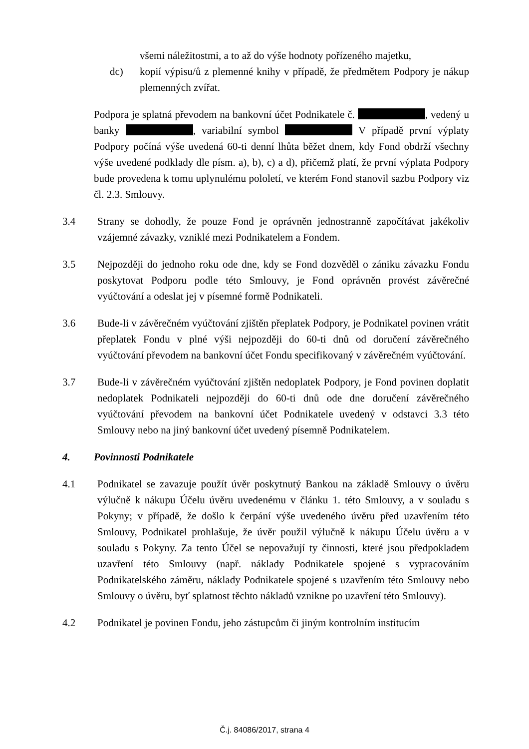všemi náležitostmi, a to až do výše hodnoty pořízeného majetku,
dc) kopií výpisu/ů z plemenné knihy v případě, že předmětem Podpory je nákup plemenných zvířat.
Podpora je splatná převodem na bankovní účet Podnikatele č. , vedený u banky , variabilní symbol V případě první výplaty Podpory počíná výše uvedená 60-ti denní lhůta běžet dnem, kdy Fond obdrží všechny výše uvedené podklady dle písm. a), b), c) a d), přičemž platí, že první výplata Podpory bude provedena k tomu uplynulému pololetí, ve kterém Fond stanovil sazbu Podpory viz čl. 2.3. Smlouvy.
3.4 Strany se dohodly, že pouze Fond je oprávněn jednostranně započítávat jakékoliv vzájemné závazky, vzniklé mezi Podnikatelem a Fondem.
3.5 Nejpozději do jednoho roku ode dne, kdy se Fond dozvěděl o zániku závazku Fondu poskytovat Podporu podle této Smlouvy, je Fond oprávněn provést závěrečné vyúčtování a odeslat jej v písemné formě Podnikateli.
3.6 Bude-li v závěrečném vyúčtování zjištěn přeplatek Podpory, je Podnikatel povinen vrátit přeplatek Fondu v plné výši nejpozději do 60-ti dnů od doručení závěrečného vyúčtování převodem na bankovní účet Fondu specifikovaný v závěrečném vyúčtování.
3.7 Bude-li v závěrečném vyúčtování zjištěn nedoplatek Podpory, je Fond povinen doplatit nedoplatek Podnikateli nejpozději do 60-ti dnů ode dne doručení závěrečného vyúčtování převodem na bankovní účet Podnikatele uvedený v odstavci 3.3 této Smlouvy nebo na jiný bankovní účet uvedený písemně Podnikatelem.
4. Povinnosti Podnikatele
4.1 Podnikatel se zavazuje použít úvěr poskytnutý Bankou na základě Smlouvy o úvěru výlučně k nákupu Účelu úvěru uvedenému v článku 1. této Smlouvy, a v souladu s Pokyny; v případě, že došlo k čerpání výše uvedeného úvěru před uzavřením této Smlouvy, Podnikatel prohlašuje, že úvěr použil výlučně k nákupu Účelu úvěru a v souladu s Pokyny. Za tento Účel se nepovažují ty činnosti, které jsou předpokladem uzavření této Smlouvy (např. náklady Podnikatele spojené s vypracováním Podnikatelského záměru, náklady Podnikatele spojené s uzavřením této Smlouvy nebo Smlouvy o úvěru, byť splatnost těchto nákladů vznikne po uzavření této Smlouvy).
4.2 Podnikatel je povinen Fondu, jeho zástupcům či jiným kontrolním institucím
Č.j. 84086/2017, strana 4